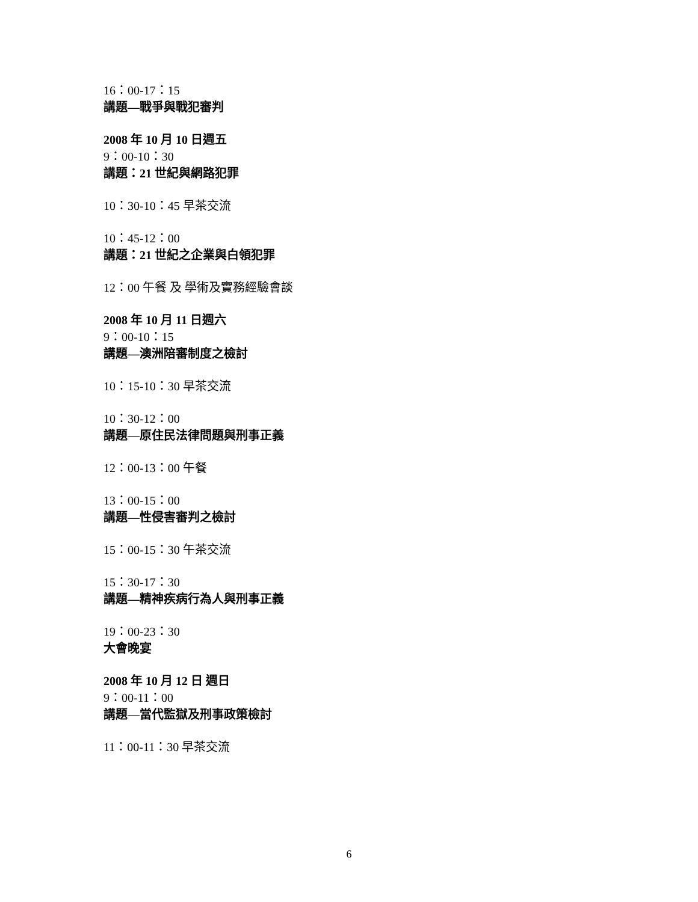16：00-17：15
講題—戰爭與戰犯審判
2008 年 10 月 10 日週五
9：00-10：30
講題：21 世紀與網路犯罪
10：30-10：45 早茶交流
10：45-12：00
講題：21 世紀之企業與白領犯罪
12：00 午餐 及 學術及實務經驗會談
2008 年 10 月 11 日週六
9：00-10：15
講題—澳洲陪審制度之檢討
10：15-10：30 早茶交流
10：30-12：00
講題—原住民法律問題與刑事正義
12：00-13：00 午餐
13：00-15：00
講題—性侵害審判之檢討
15：00-15：30 午茶交流
15：30-17：30
講題—精神疾病行為人與刑事正義
19：00-23：30
大會晚宴
2008 年 10 月 12 日 週日
9：00-11：00
講題—當代監獄及刑事政策檢討
11：00-11：30 早茶交流
6